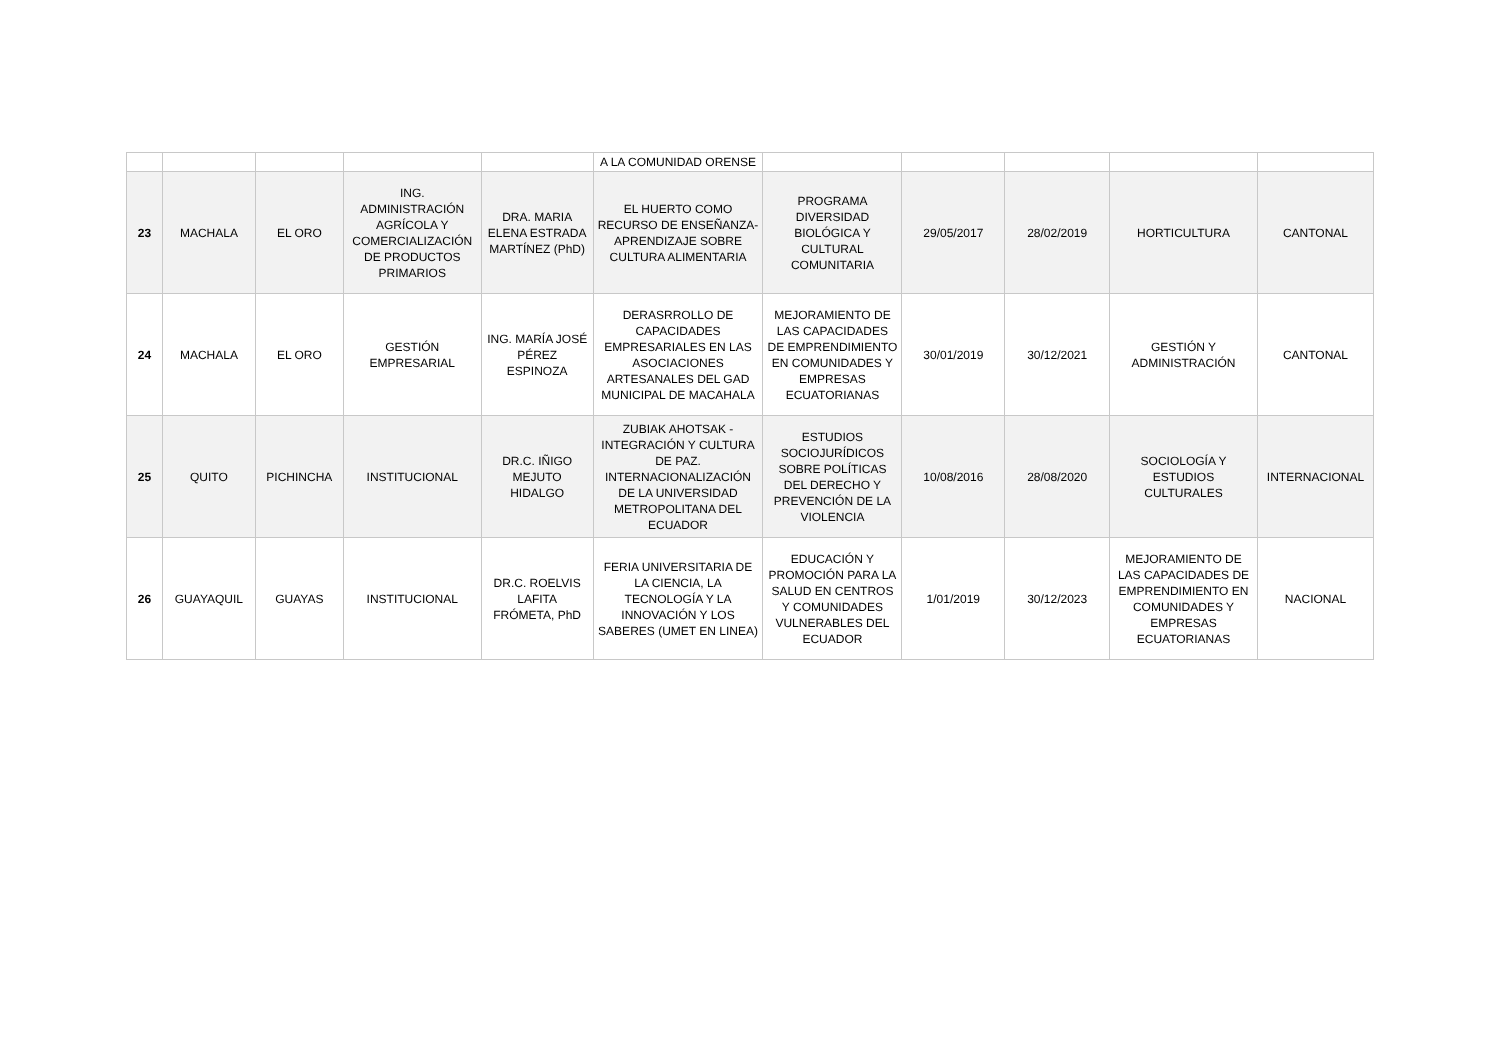| | | | | | A LA COMUNIDAD ORENSE | | | | | |
| 23 | MACHALA | EL ORO | ING. ADMINISTRACIÓN AGRÍCOLA Y COMERCIALIZACIÓN DE PRODUCTOS PRIMARIOS | DRA. MARIA ELENA ESTRADA MARTÍNEZ (PhD) | EL HUERTO COMO RECURSO DE ENSEÑANZA-APRENDIZAJE SOBRE CULTURA ALIMENTARIA | PROGRAMA DIVERSIDAD BIOLÓGICA Y CULTURAL COMUNITARIA | 29/05/2017 | 28/02/2019 | HORTICULTURA | CANTONAL |
| 24 | MACHALA | EL ORO | GESTIÓN EMPRESARIAL | ING. MARÍA JOSÉ PÉREZ ESPINOZA | DERASRROLLO DE CAPACIDADES EMPRESARIALES EN LAS ASOCIACIONES ARTESANALES DEL GAD MUNICIPAL DE MACAHALA | MEJORAMIENTO DE LAS CAPACIDADES DE EMPRENDIMIENTO EN COMUNIDADES Y EMPRESAS ECUATORIANAS | 30/01/2019 | 30/12/2021 | GESTIÓN Y ADMINISTRACIÓN | CANTONAL |
| 25 | QUITO | PICHINCHA | INSTITUCIONAL | DR.C. IÑIGO MEJUTO HIDALGO | ZUBIAK AHOTSAK - INTEGRACIÓN Y CULTURA DE PAZ. INTERNACIONALIZACIÓN DE LA UNIVERSIDAD METROPOLITANA DEL ECUADOR | ESTUDIOS SOCIOJURÍDICOS SOBRE POLÍTICAS DEL DERECHO Y PREVENCIÓN DE LA VIOLENCIA | 10/08/2016 | 28/08/2020 | SOCIOLOGÍA Y ESTUDIOS CULTURALES | INTERNACIONAL |
| 26 | GUAYAQUIL | GUAYAS | INSTITUCIONAL | DR.C. ROELVIS LAFITA FRÓMETA, PhD | FERIA UNIVERSITARIA DE LA CIENCIA, LA TECNOLOGÍA Y LA INNOVACIÓN Y LOS SABERES (UMET EN LINEA) | EDUCACIÓN Y PROMOCIÓN PARA LA SALUD EN CENTROS Y COMUNIDADES VULNERABLES DEL ECUADOR | 1/01/2019 | 30/12/2023 | MEJORAMIENTO DE LAS CAPACIDADES DE EMPRENDIMIENTO EN COMUNIDADES Y EMPRESAS ECUATORIANAS | NACIONAL |